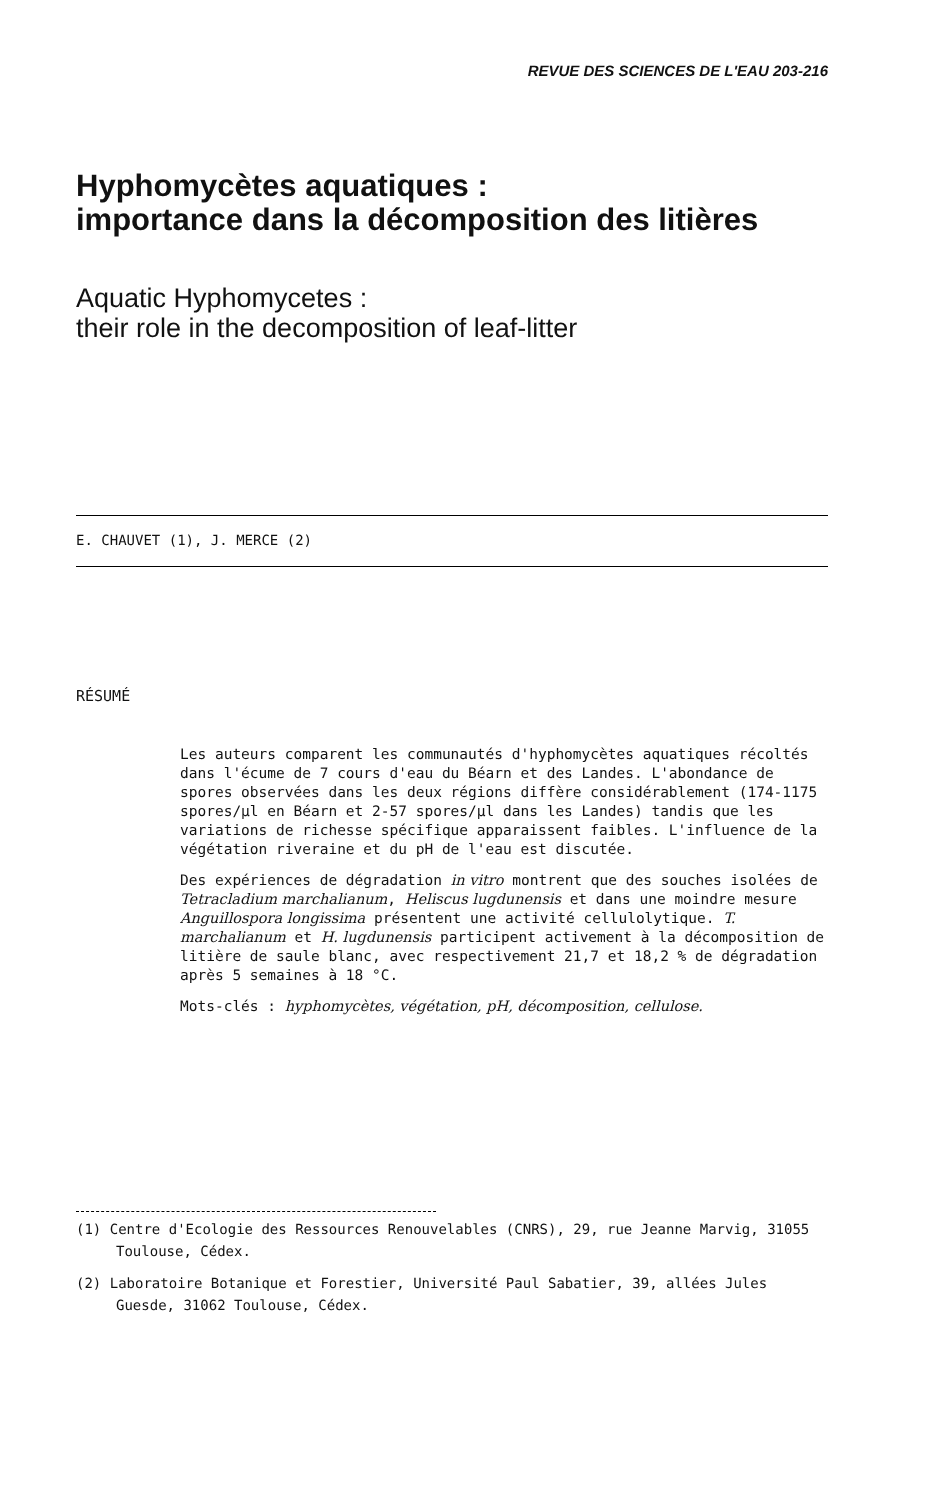REVUE DES SCIENCES DE L'EAU 203-216
Hyphomycètes aquatiques :
importance dans la décomposition des litières
Aquatic Hyphomycetes :
their role in the decomposition of leaf-litter
E. CHAUVET (1), J. MERCE (2)
RÉSUMÉ
Les auteurs comparent les communautés d'hyphomycètes aquatiques récoltés dans l'écume de 7 cours d'eau du Béarn et des Landes. L'abondance de spores observées dans les deux régions diffère considérablement (174-1175 spores/µl en Béarn et 2-57 spores/µl dans les Landes) tandis que les variations de richesse spécifique apparaissent faibles. L'influence de la végétation riveraine et du pH de l'eau est discutée.
Des expériences de dégradation in vitro montrent que des souches isolées de Tetracladium marchalianum, Heliscus lugdunensis et dans une moindre mesure Anguillospora longissima présentent une activité cellulolytique. T. marchalianum et H. lugdunensis participent activement à la décomposition de litière de saule blanc, avec respectivement 21,7 et 18,2 % de dégradation après 5 semaines à 18 °C.
Mots-clés : hyphomycètes, végétation, pH, décomposition, cellulose.
(1) Centre d'Ecologie des Ressources Renouvelables (CNRS), 29, rue Jeanne Marvig, 31055 Toulouse, Cédex.
(2) Laboratoire Botanique et Forestier, Université Paul Sabatier, 39, allées Jules Guesde, 31062 Toulouse, Cédex.